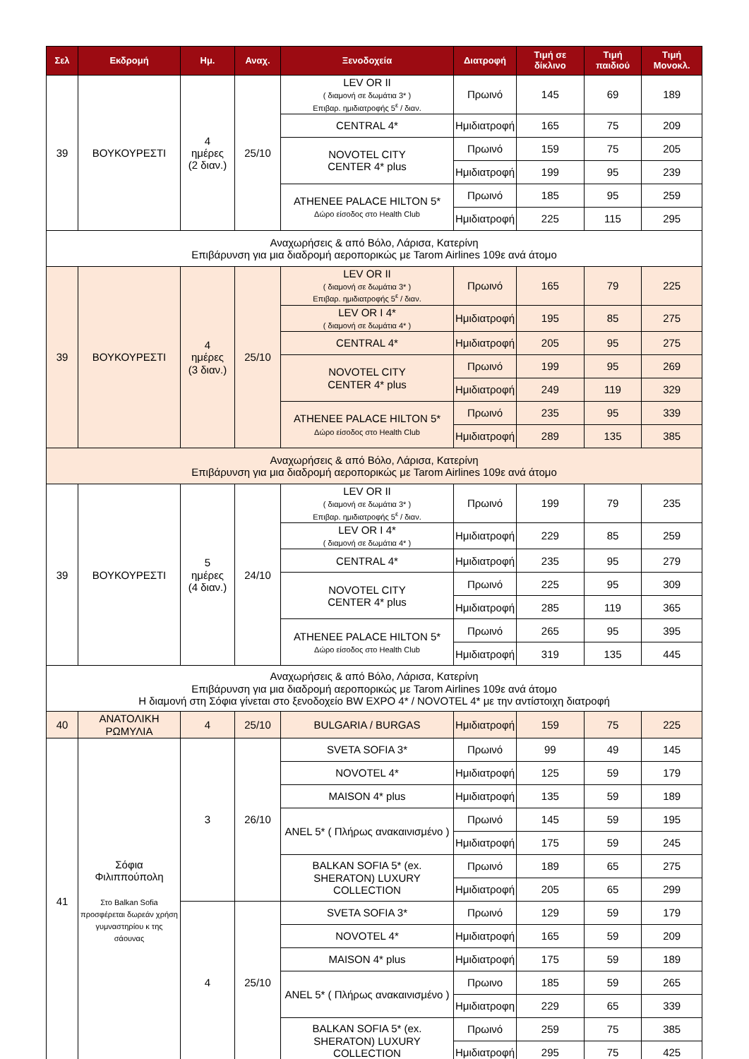| Σελ | Εκδρομή | Ημ. | Αναχ. | Ξενοδοχεία | Διατροφή | Τιμή σε δίκλινο | Τιμή παιδιού | Τιμή Μονοκλ. |
| --- | --- | --- | --- | --- | --- | --- | --- | --- |
| 39 | ΒΟΥΚΟΥΡΕΣΤΙ | 4 ημέρες (2 διαν.) | 25/10 | LEV OR II ( διαμονή σε δωμάτια 3* ) Επιβαρ. ημιδιατροφής 5<sup>ε</sup> / διαν. | Πρωινό | 145 | 69 | 189 |
| | | | | CENTRAL 4* | Ημιδιατροφή | 165 | 75 | 209 |
| | | | | NOVOTEL CITY CENTER 4* plus | Πρωινό | 159 | 75 | 205 |
| | | | | | Ημιδιατροφή | 199 | 95 | 239 |
| | | | | ATHENEE PALACE HILTON 5* Δώρο είσοδος στο Health Club | Πρωινό | 185 | 95 | 259 |
| | | | | | Ημιδιατροφή | 225 | 115 | 295 |
| Αναχωρήσεις & από Βόλο, Λάρισα, Κατερίνη Επιβάρυνση για μια διαδρομή αεροπορικώς με Tarom Airlines 109ε ανά άτομο | | | | | | | | |
| 39 | ΒΟΥΚΟΥΡΕΣΤΙ | 4 ημέρες (3 διαν.) | 25/10 | LEV OR II ( διαμονή σε δωμάτια 3* ) Επιβαρ. ημιδιατροφής 5<sup>ε</sup> / διαν. | Πρωινό | 165 | 79 | 225 |
| | | | | LEV OR I 4* ( διαμονή σε δωμάτια 4* ) | Ημιδιατροφή | 195 | 85 | 275 |
| | | | | CENTRAL 4* | Ημιδιατροφή | 205 | 95 | 275 |
| | | | | NOVOTEL CITY CENTER 4* plus | Πρωινό | 199 | 95 | 269 |
| | | | | | Ημιδιατροφή | 249 | 119 | 329 |
| | | | | ATHENEE PALACE HILTON 5* Δώρο είσοδος στο Health Club | Πρωινό | 235 | 95 | 339 |
| | | | | | Ημιδιατροφή | 289 | 135 | 385 |
| Αναχωρήσεις & από Βόλο, Λάρισα, Κατερίνη Επιβάρυνση για μια διαδρομή αεροπορικώς με Tarom Airlines 109ε ανά άτομο | | | | | | | | |
| 39 | ΒΟΥΚΟΥΡΕΣΤΙ | 5 ημέρες (4 διαν.) | 24/10 | LEV OR II ( διαμονή σε δωμάτια 3* ) Επιβαρ. ημιδιατροφής 5<sup>ε</sup> / διαν. | Πρωινό | 199 | 79 | 235 |
| | | | | LEV OR I 4* ( διαμονή σε δωμάτια 4* ) | Ημιδιατροφή | 229 | 85 | 259 |
| | | | | CENTRAL 4* | Ημιδιατροφή | 235 | 95 | 279 |
| | | | | NOVOTEL CITY CENTER 4* plus | Πρωινό | 225 | 95 | 309 |
| | | | | | Ημιδιατροφή | 285 | 119 | 365 |
| | | | | ATHENEE PALACE HILTON 5* Δώρο είσοδος στο Health Club | Πρωινό | 265 | 95 | 395 |
| | | | | | Ημιδιατροφή | 319 | 135 | 445 |
| Αναχωρήσεις & από Βόλο, Λάρισα, Κατερίνη Επιβάρυνση για μια διαδρομή αεροπορικώς με Tarom Airlines 109ε ανά άτομο Η διαμονή στη Σόφια γίνεται στο ξενοδοχείο BW EXPO 4* / NOVOTEL 4* με την αντίστοιχη διατροφή | | | | | | | | |
| 40 | ΑΝΑΤΟΛΙΚΗ ΡΩΜΥΛΙΑ | 4 | 25/10 | BULGARIA / BURGAS | Ημιδιατροφή | 159 | 75 | 225 |
| 41 | Σόφια Φιλιππούπολη Στο Balkan Sofia προσφέρεται δωρεάν χρήση γυμναστηρίου κ της σάουνας | 3 | 26/10 | SVETA SOFIA 3* | Πρωινό | 99 | 49 | 145 |
| | | | | NOVOTEL 4* | Ημιδιατροφή | 125 | 59 | 179 |
| | | | | MAISON 4* plus | Ημιδιατροφή | 135 | 59 | 189 |
| | | | | ANEL 5* ( Πλήρως ανακαινισμένο ) | Πρωινό | 145 | 59 | 195 |
| | | | | | Ημιδιατροφή | 175 | 59 | 245 |
| | | | | BALKAN SOFIA 5* (ex. SHERATON) LUXURY COLLECTION | Πρωινό | 189 | 65 | 275 |
| | | | | | Ημιδιατροφή | 205 | 65 | 299 |
| | | 4 | 25/10 | SVETA SOFIA 3* | Πρωινό | 129 | 59 | 179 |
| | | | | NOVOTEL 4* | Ημιδιατροφή | 165 | 59 | 209 |
| | | | | MAISON 4* plus | Ημιδιατροφή | 175 | 59 | 189 |
| | | | | ANEL 5* ( Πλήρως ανακαινισμένο ) | Πρωινο | 185 | 59 | 265 |
| | | | | | Ημιδιατροφη | 229 | 65 | 339 |
| | | | | BALKAN SOFIA 5* (ex. SHERATON) LUXURY COLLECTION | Πρωινό | 259 | 75 | 385 |
| | | | | | Ημιδιατροφή | 295 | 75 | 425 |